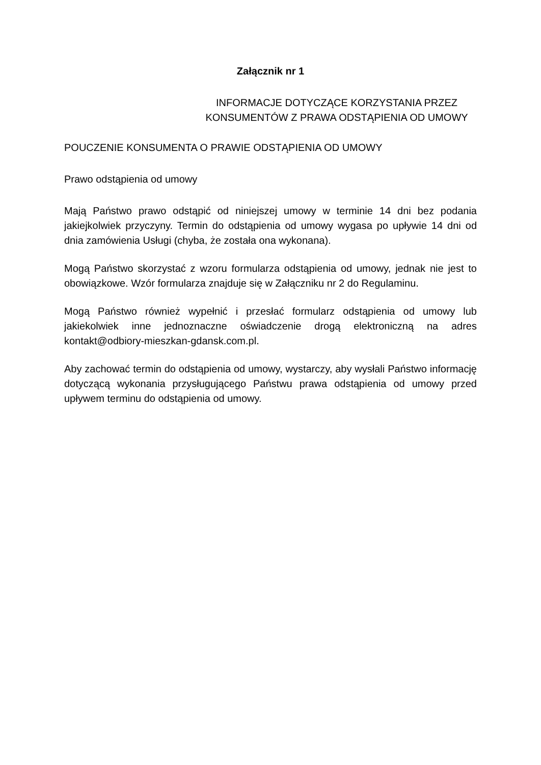Załącznik nr 1
INFORMACJE DOTYCZĄCE KORZYSTANIA PRZEZ
KONSUMENTÓW Z PRAWA ODSTĄPIENIA OD UMOWY
POUCZENIE KONSUMENTA O PRAWIE ODSTĄPIENIA OD UMOWY
Prawo odstąpienia od umowy
Mają Państwo prawo odstąpić od niniejszej umowy w terminie 14 dni bez podania jakiejkolwiek przyczyny. Termin do odstąpienia od umowy wygasa po upływie 14 dni od dnia zamówienia Usługi (chyba, że została ona wykonana).
Mogą Państwo skorzystać z wzoru formularza odstąpienia od umowy, jednak nie jest to obowiązkowe. Wzór formularza znajduje się w Załączniku nr 2 do Regulaminu.
Mogą Państwo również wypełnić i przesłać formularz odstąpienia od umowy lub jakiekolwiek inne jednoznaczne oświadczenie drogą elektroniczną na adres kontakt@odbiory-mieszkan-gdansk.com.pl.
Aby zachować termin do odstąpienia od umowy, wystarczy, aby wysłali Państwo informację dotyczącą wykonania przysługującego Państwu prawa odstąpienia od umowy przed upływem terminu do odstąpienia od umowy.